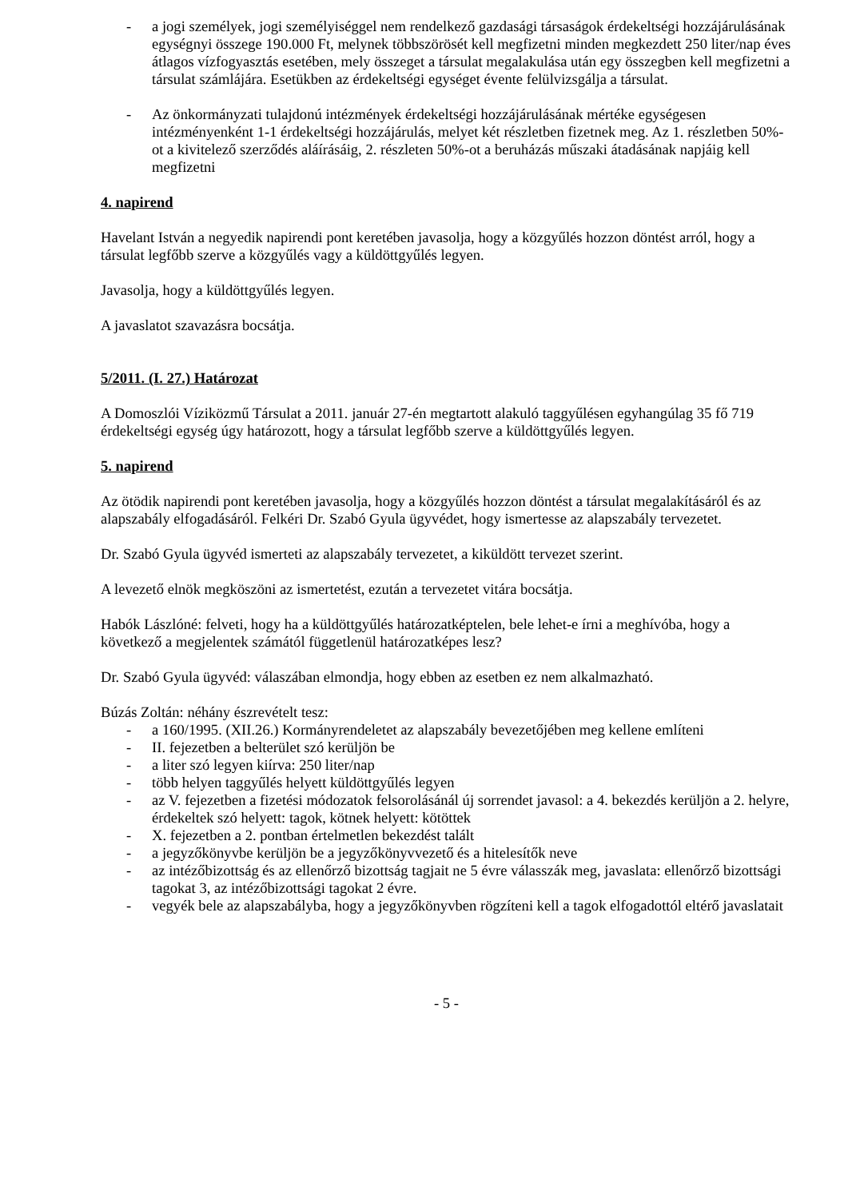- a jogi személyek, jogi személyiséggel nem rendelkező gazdasági társaságok érdekeltségi hozzájárulásának egységnyi összege 190.000 Ft, melynek többszörösét kell megfizetni minden megkezdett 250 liter/nap éves átlagos vízfogyasztás esetében, mely összeget a társulat megalakulása után egy összegben kell megfizetni a társulat számlájára. Esetükben az érdekeltségi egységet évente felülvizsgálja a társulat.
- Az önkormányzati tulajdonú intézmények érdekeltségi hozzájárulásának mértéke egységesen intézményenként 1-1 érdekeltségi hozzájárulás, melyet két részletben fizetnek meg. Az 1. részletben 50%-ot a kivitelező szerződés aláírásáig, 2. részleten 50%-ot a beruházás műszaki átadásának napjáig kell megfizetni
4. napirend
Havelant István a negyedik napirendi pont keretében javasolja, hogy a közgyűlés hozzon döntést arról, hogy a társulat legfőbb szerve a közgyűlés vagy a küldöttgyűlés legyen.
Javasolja, hogy a küldöttgyűlés legyen.
A javaslatot szavazásra bocsátja.
5/2011. (I. 27.) Határozat
A Domoszlói Víziközmű Társulat a 2011. január 27-én megtartott alakuló taggyűlésen egyhangúlag 35 fő 719 érdekeltségi egység úgy határozott, hogy a társulat legfőbb szerve a küldöttgyűlés legyen.
5. napirend
Az ötödik napirendi pont keretében javasolja, hogy a közgyűlés hozzon döntést a társulat megalakításáról és az alapszabály elfogadásáról. Felkéri Dr. Szabó Gyula ügyvédet, hogy ismertesse az alapszabály tervezetet.
Dr. Szabó Gyula ügyvéd ismerteti az alapszabály tervezetet, a kiküldött tervezet szerint.
A levezető elnök megköszöni az ismertetést, ezután a tervezetet vitára bocsátja.
Habók Lászlóné: felveti, hogy ha a küldöttgyűlés határozatképtelen, bele lehet-e írni a meghívóba, hogy a következő a megjelentek számától függetlenül határozatképes lesz?
Dr. Szabó Gyula ügyvéd: válaszában elmondja, hogy ebben az esetben ez nem alkalmazható.
Búzás Zoltán: néhány észrevételt tesz:
- a 160/1995. (XII.26.) Kormányrendeletet az alapszabály bevezetőjében meg kellene említeni
- II. fejezetben a belterület szó kerüljön be
- a liter szó legyen kiírva: 250 liter/nap
- több helyen taggyűlés helyett küldöttgyűlés legyen
- az V. fejezetben a fizetési módozatok felsorolásánál új sorrendet javasol: a 4. bekezdés kerüljön a 2. helyre, érdekeltek szó helyett: tagok, kötnek helyett: kötöttek
- X. fejezetben a 2. pontban értelmetlen bekezdést talált
- a jegyzőkönyvbe kerüljön be a jegyzőkönyvvezető és a hitelesítők neve
- az intézőbizottság és az ellenőrző bizottság tagjait ne 5 évre válasszák meg, javaslata: ellenőrző bizottsági tagokat 3, az intézőbizottsági tagokat 2 évre.
- vegyék bele az alapszabályba, hogy a jegyzőkönyvben rögzíteni kell a tagok elfogadottól eltérő javaslatait
- 5 -